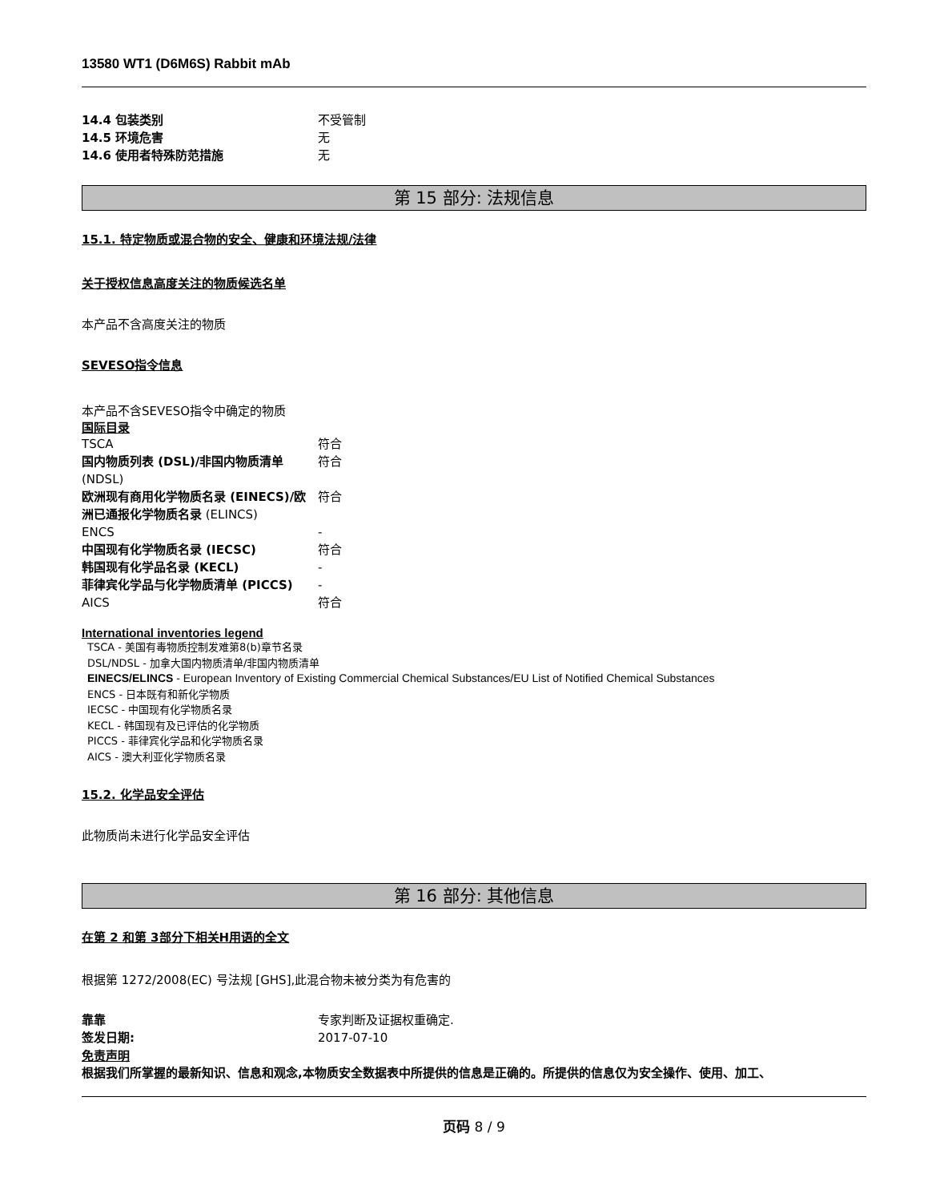13580 WT1 (D6M6S) Rabbit mAb
14.4 包装类别 不受管制
14.5 环境危害 无
14.6 使用者特殊防范措施 无
第 15 部分: 法规信息
15.1. 特定物质或混合物的安全、健康和环境法规/法律
关于授权信息高度关注的物质候选名单
本产品不含高度关注的物质
SEVESO指令信息
本产品不含SEVESO指令中确定的物质
国际目录
TSCA 符合
国内物质列表 (DSL)/非国内物质清单 (NDSL) 符合
欧洲现有商用化学物质名录 (EINECS)/欧洲已通报化学物质名录 (ELINCS) 符合
ENCS -
中国现有化学物质名录 (IECSC) 符合
韩国现有化学品名录 (KECL) -
菲律宾化学品与化学物质清单 (PICCS) -
AICS 符合
International inventories legend
TSCA - 美国有毒物质控制发难第8(b)章节名录
DSL/NDSL - 加拿大国内物质清单/非国内物质清单
EINECS/ELINCS - European Inventory of Existing Commercial Chemical Substances/EU List of Notified Chemical Substances
ENCS - 日本既有和新化学物质
IECSC - 中国现有化学物质名录
KECL - 韩国现有及已评估的化学物质
PICCS - 菲律宾化学品和化学物质名录
AICS - 澳大利亚化学物质名录
15.2. 化学品安全评估
此物质尚未进行化学品安全评估
第 16 部分: 其他信息
在第 2 和第 3部分下相关H用语的全文
根据第 1272/2008(EC) 号法规 [GHS],此混合物未被分类为有危害的
靠靠 专家判断及证据权重确定.
签发日期: 2017-07-10
免责声明
根据我们所掌握的最新知识、信息和观念,本物质安全数据表中所提供的信息是正确的。所提供的信息仅为安全操作、使用、加工、
页码 8 / 9